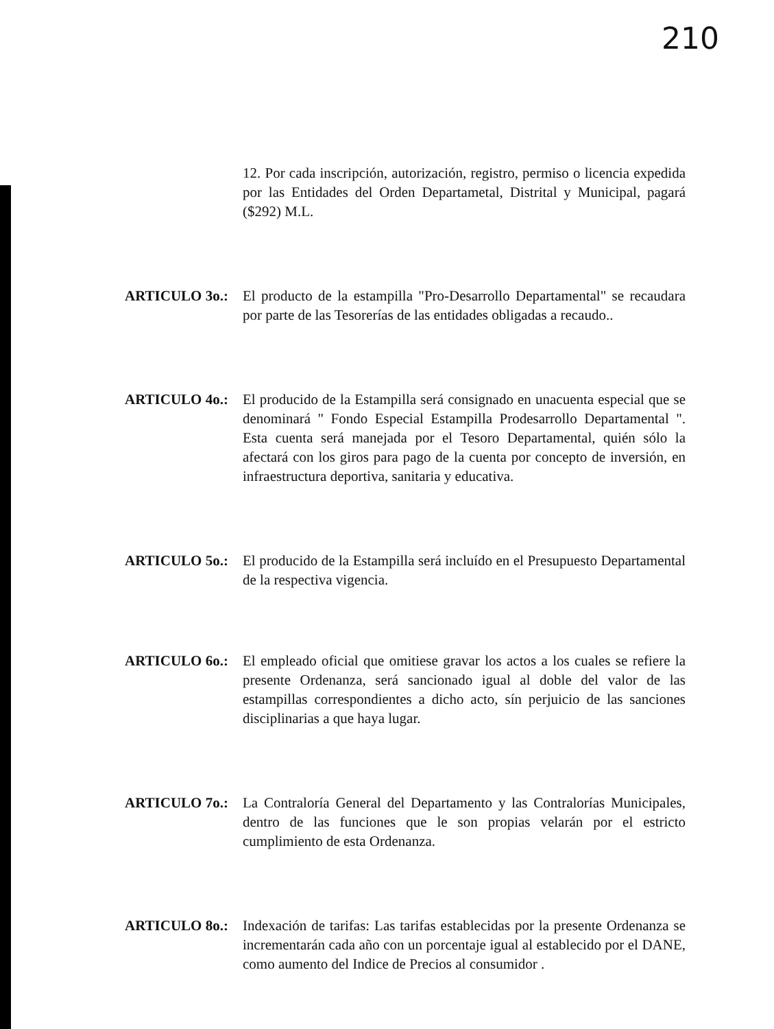210
12. Por cada inscripción, autorización, registro, permiso o licencia expedida por las Entidades del Orden Departametal, Distrital y Municipal, pagará ($292) M.L.
ARTICULO 3o.: El producto de la estampilla "Pro-Desarrollo Departamental" se recaudara por parte de las Tesorerías de las entidades obligadas a recaudo..
ARTICULO 4o.: El producido de la Estampilla será consignado en unacuenta especial que se denominará " Fondo Especial Estampilla Prodesarrollo Departamental ". Esta cuenta será manejada por el Tesoro Departamental, quién sólo la afectará con los giros para pago de la cuenta por concepto de inversión, en infraestructura deportiva, sanitaria y educativa.
ARTICULO 5o.: El producido de la Estampilla será incluído en el Presupuesto Departamental de la respectiva vigencia.
ARTICULO 6o.: El empleado oficial que omitiese gravar los actos a los cuales se refiere la presente Ordenanza, será sancionado igual al doble del valor de las estampillas correspondientes a dicho acto, sín perjuicio de las sanciones disciplinarias a que haya lugar.
ARTICULO 7o.: La Contraloría General del Departamento y las Contralorías Municipales, dentro de las funciones que le son propias velarán por el estricto cumplimiento de esta Ordenanza.
ARTICULO 8o.: Indexación de tarifas: Las tarifas establecidas por la presente Ordenanza se incrementarán cada año con un porcentaje igual al establecido por el DANE, como aumento del Indice de Precios al consumidor .